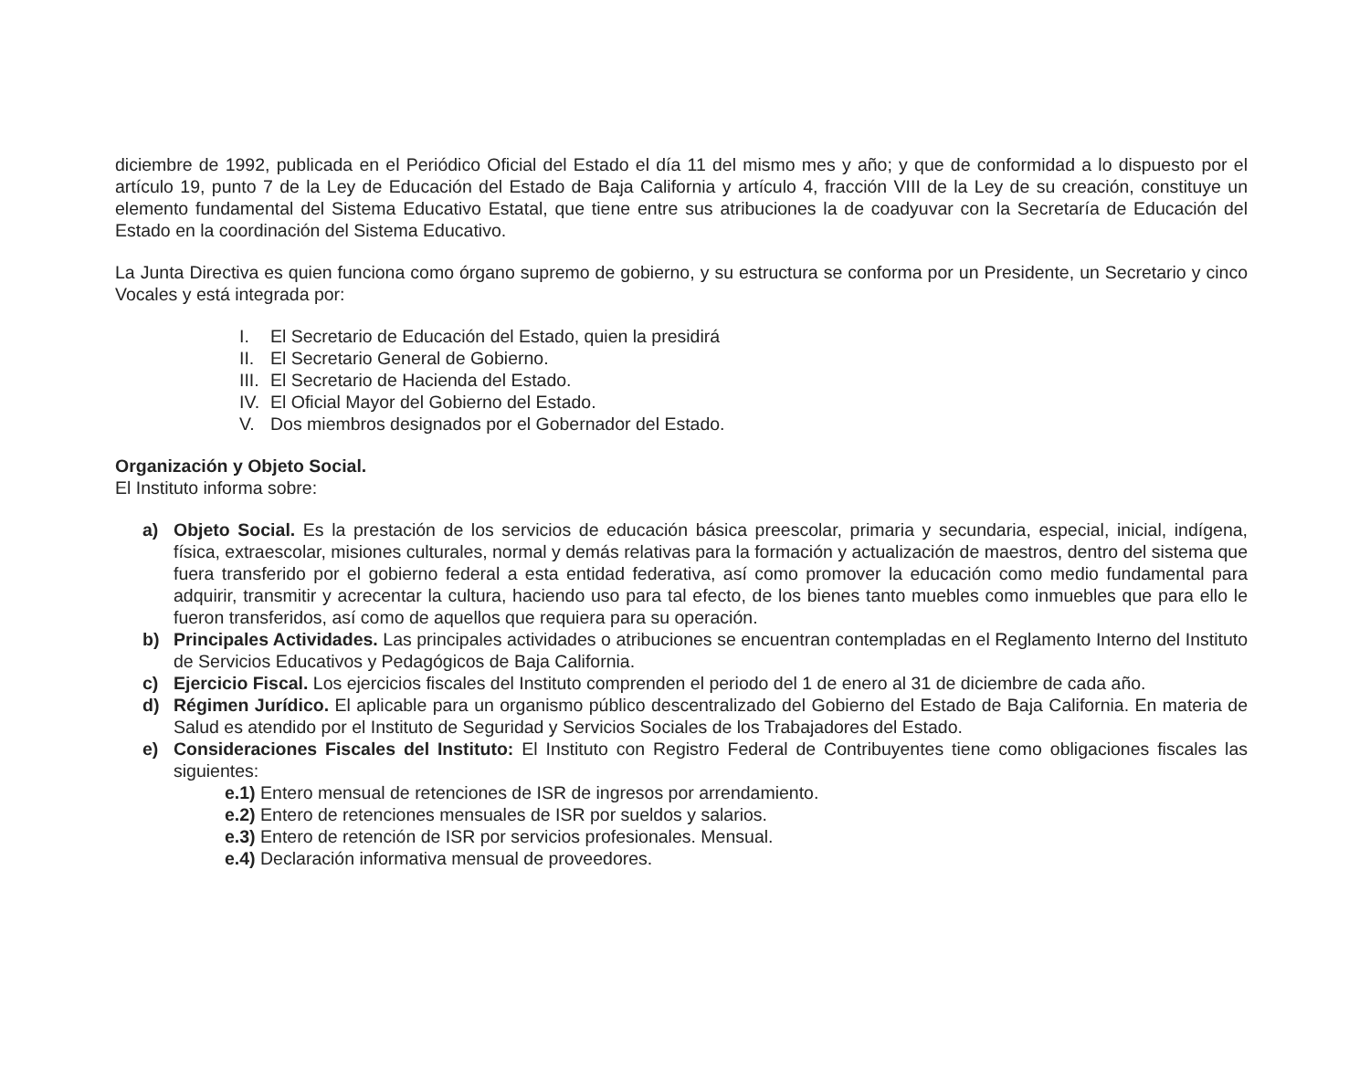diciembre de 1992, publicada en el Periódico Oficial del Estado el día 11 del mismo mes y año; y que de conformidad a lo dispuesto por el artículo 19, punto 7 de la Ley de Educación del Estado de Baja California y artículo 4, fracción VIII de la Ley de su creación, constituye un elemento fundamental del Sistema Educativo Estatal, que tiene entre sus atribuciones la de coadyuvar con la Secretaría de Educación del Estado en la coordinación del Sistema Educativo.
La Junta Directiva es quien funciona como órgano supremo de gobierno, y su estructura se conforma por un Presidente, un Secretario y cinco Vocales y está integrada por:
I. El Secretario de Educación del Estado, quien la presidirá
II. El Secretario General de Gobierno.
III. El Secretario de Hacienda del Estado.
IV. El Oficial Mayor del Gobierno del Estado.
V. Dos miembros designados por el Gobernador del Estado.
Organización y Objeto Social.
El Instituto informa sobre:
a) Objeto Social. Es la prestación de los servicios de educación básica preescolar, primaria y secundaria, especial, inicial, indígena, física, extraescolar, misiones culturales, normal y demás relativas para la formación y actualización de maestros, dentro del sistema que fuera transferido por el gobierno federal a esta entidad federativa, así como promover la educación como medio fundamental para adquirir, transmitir y acrecentar la cultura, haciendo uso para tal efecto, de los bienes tanto muebles como inmuebles que para ello le fueron transferidos, así como de aquellos que requiera para su operación.
b) Principales Actividades. Las principales actividades o atribuciones se encuentran contempladas en el Reglamento Interno del Instituto de Servicios Educativos y Pedagógicos de Baja California.
c) Ejercicio Fiscal. Los ejercicios fiscales del Instituto comprenden el periodo del 1 de enero al 31 de diciembre de cada año.
d) Régimen Jurídico. El aplicable para un organismo público descentralizado del Gobierno del Estado de Baja California. En materia de Salud es atendido por el Instituto de Seguridad y Servicios Sociales de los Trabajadores del Estado.
e) Consideraciones Fiscales del Instituto: El Instituto con Registro Federal de Contribuyentes tiene como obligaciones fiscales las siguientes:
e.1) Entero mensual de retenciones de ISR de ingresos por arrendamiento.
e.2) Entero de retenciones mensuales de ISR por sueldos y salarios.
e.3) Entero de retención de ISR por servicios profesionales. Mensual.
e.4) Declaración informativa mensual de proveedores.